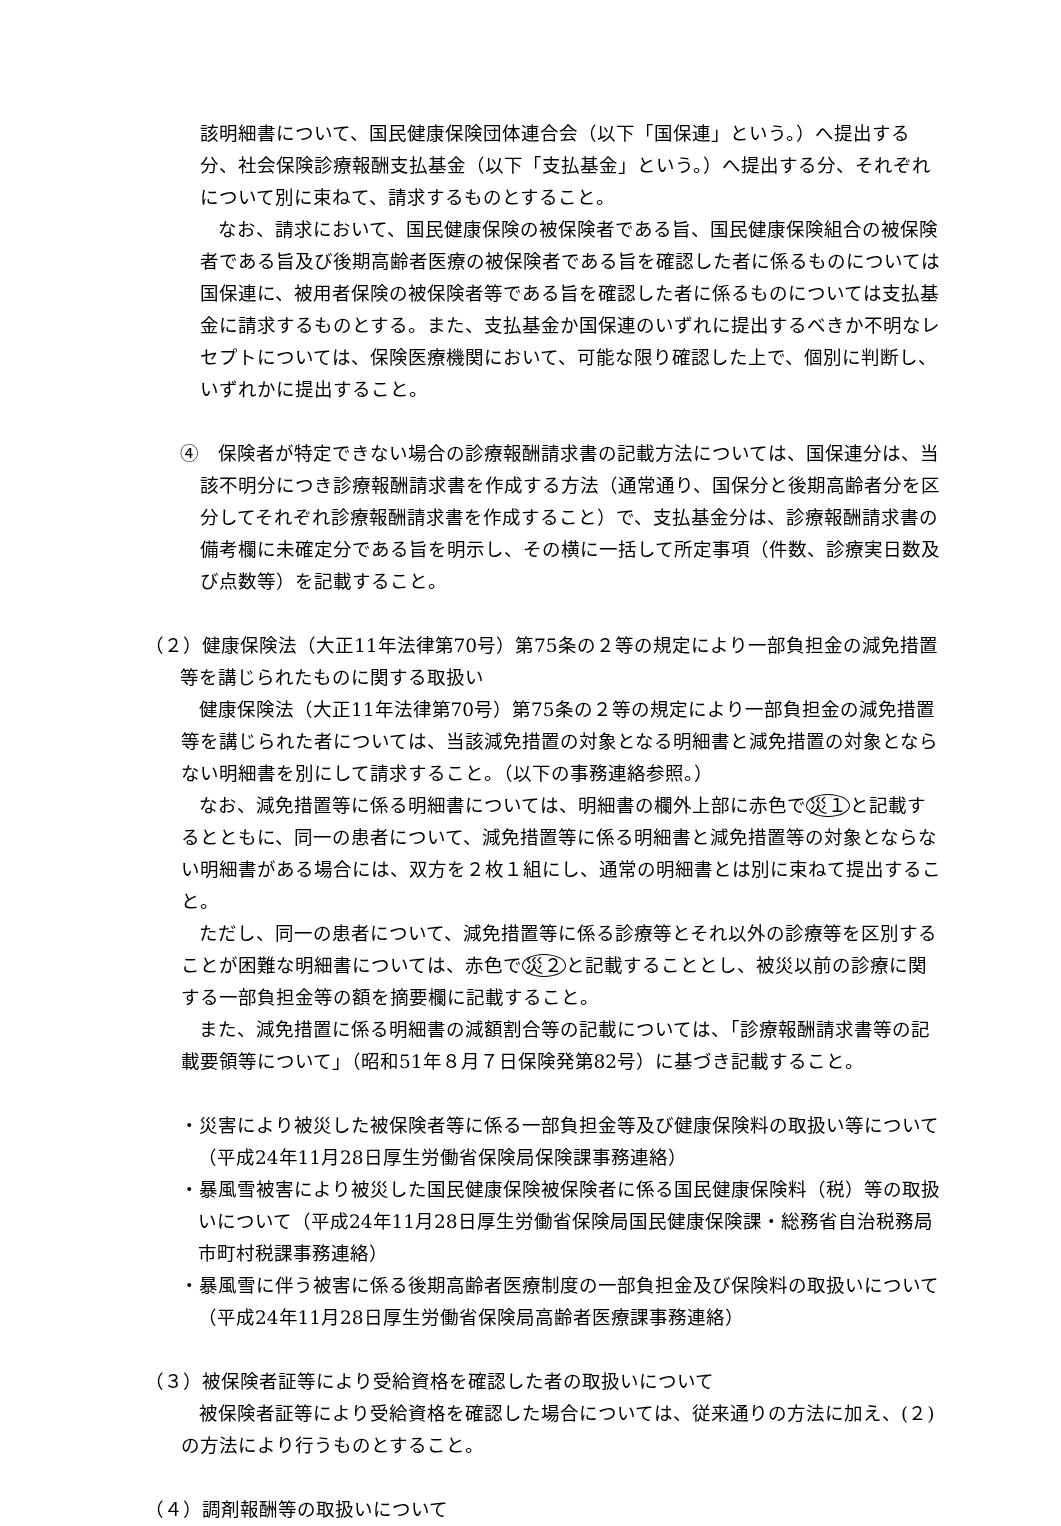該明細書について、国民健康保険団体連合会（以下「国保連」という。）へ提出する分、社会保険診療報酬支払基金（以下「支払基金」という。）へ提出する分、それぞれについて別に束ねて、請求するものとすること。
なお、請求において、国民健康保険の被保険者である旨、国民健康保険組合の被保険者である旨及び後期高齢者医療の被保険者である旨を確認した者に係るものについては国保連に、被用者保険の被保険者等である旨を確認した者に係るものについては支払基金に請求するものとする。また、支払基金か国保連のいずれに提出するべきか不明なレセプトについては、保険医療機関において、可能な限り確認した上で、個別に判断し、いずれかに提出すること。
④　保険者が特定できない場合の診療報酬請求書の記載方法については、国保連分は、当該不明分につき診療報酬請求書を作成する方法（通常通り、国保分と後期高齢者分を区分してそれぞれ診療報酬請求書を作成すること）で、支払基金分は、診療報酬請求書の備考欄に未確定分である旨を明示し、その横に一括して所定事項（件数、診療実日数及び点数等）を記載すること。
（２）健康保険法（大正11年法律第70号）第75条の２等の規定により一部負担金の減免措置等を講じられたものに関する取扱い
健康保険法（大正11年法律第70号）第75条の２等の規定により一部負担金の減免措置等を講じられた者については、当該減免措置の対象となる明細書と減免措置の対象とならない明細書を別にして請求すること。（以下の事務連絡参照。）
なお、減免措置等に係る明細書については、明細書の欄外上部に赤色で災１と記載するとともに、同一の患者について、減免措置等に係る明細書と減免措置等の対象とならない明細書がある場合には、双方を２枚１組にし、通常の明細書とは別に束ねて提出すること。
ただし、同一の患者について、減免措置等に係る診療等とそれ以外の診療等を区別することが困難な明細書については、赤色で災２と記載することとし、被災以前の診療に関する一部負担金等の額を摘要欄に記載すること。
また、減免措置に係る明細書の減額割合等の記載については、「診療報酬請求書等の記載要領等について」（昭和51年８月７日保険発第82号）に基づき記載すること。
・災害により被災した被保険者等に係る一部負担金等及び健康保険料の取扱い等について（平成24年11月28日厚生労働省保険局保険課事務連絡）
・暴風雪被害により被災した国民健康保険被保険者に係る国民健康保険料（税）等の取扱いについて（平成24年11月28日厚生労働省保険局国民健康保険課・総務省自治税務局市町村税課事務連絡）
・暴風雪に伴う被害に係る後期高齢者医療制度の一部負担金及び保険料の取扱いについて（平成24年11月28日厚生労働省保険局高齢者医療課事務連絡）
（３）被保険者証等により受給資格を確認した者の取扱いについて
被保険者証等により受給資格を確認した場合については、従来通りの方法に加え、(２)の方法により行うものとすること。
（４）調剤報酬等の取扱いについて